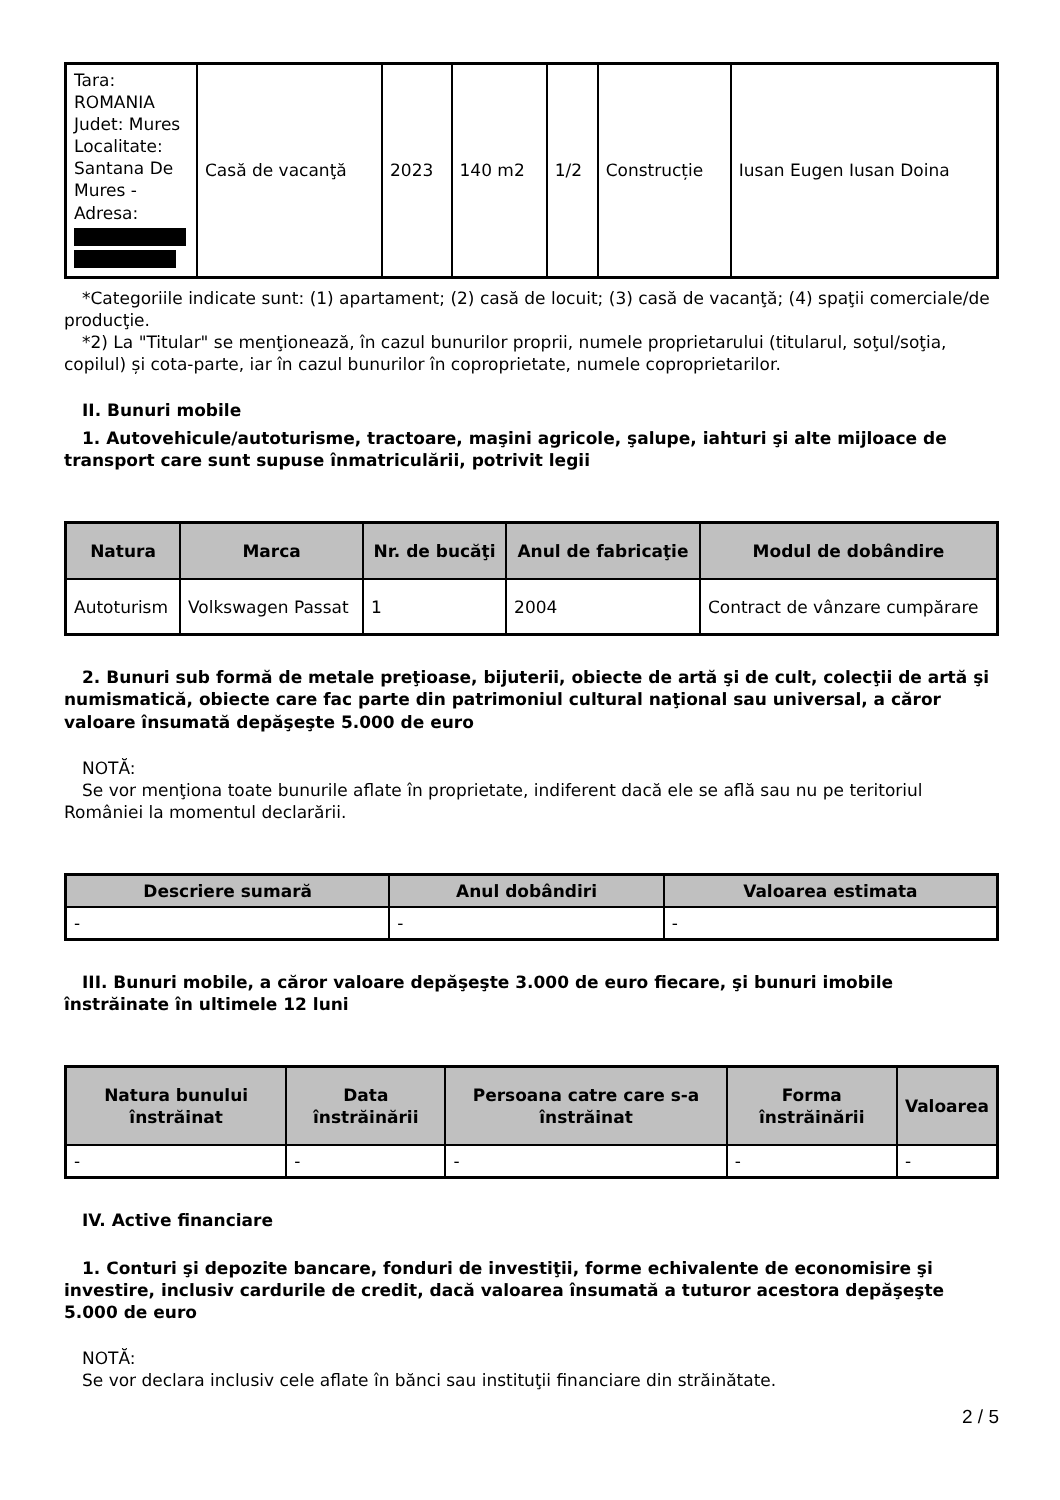| Tara: ROMANIA Judet: Mures Localitate: Santana De Mures - Adresa: | Casă de vacanţă | 2023 | 140 m2 | 1/2 | Construcție | Iusan Eugen Iusan Doina |
*Categoriile indicate sunt: (1) apartament; (2) casă de locuit; (3) casă de vacanţă; (4) spaţii comerciale/de producţie.
*2) La "Titular" se menţionează, în cazul bunurilor proprii, numele proprietarului (titularul, soţul/soţia, copilul) și cota-parte, iar în cazul bunurilor în coproprietate, numele coproprietarilor.
II. Bunuri mobile
1. Autovehicule/autoturisme, tractoare, maşini agricole, şalupe, iahturi şi alte mijloace de transport care sunt supuse înmatriculării, potrivit legii
| Natura | Marca | Nr. de bucăţi | Anul de fabricaţie | Modul de dobândire |
| --- | --- | --- | --- | --- |
| Autoturism | Volkswagen Passat | 1 | 2004 | Contract de vânzare cumpărare |
2. Bunuri sub formă de metale preţioase, bijuterii, obiecte de artă şi de cult, colecţii de artă şi numismatică, obiecte care fac parte din patrimoniul cultural naţional sau universal, a căror valoare însumată depăşeşte 5.000 de euro
NOTĂ:
Se vor menţiona toate bunurile aflate în proprietate, indiferent dacă ele se află sau nu pe teritoriul României la momentul declarării.
| Descriere sumară | Anul dobândiri | Valoarea estimata |
| --- | --- | --- |
| - | - | - |
III. Bunuri mobile, a căror valoare depăşeşte 3.000 de euro fiecare, şi bunuri imobile înstrăinate în ultimele 12 luni
| Natura bunului înstrăinat | Data înstrăinării | Persoana catre care s-a înstrăinat | Forma înstrăinării | Valoarea |
| --- | --- | --- | --- | --- |
| - | - | - | - | - |
IV. Active financiare
1. Conturi şi depozite bancare, fonduri de investiţii, forme echivalente de economisire şi investire, inclusiv cardurile de credit, dacă valoarea însumată a tuturor acestora depăşeşte 5.000 de euro
NOTĂ:
Se vor declara inclusiv cele aflate în bănci sau instituţii financiare din străinătate.
2 / 5